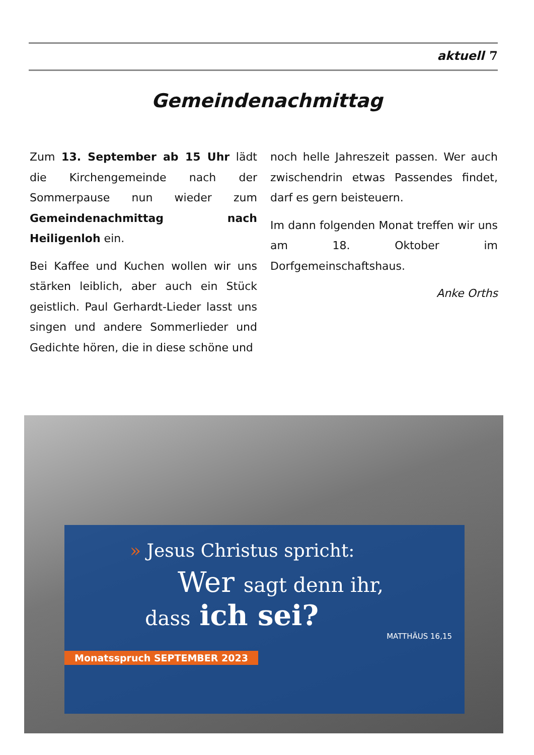aktuell 7
Gemeindenachmittag
Zum 13. September ab 15 Uhr lädt die Kirchengemeinde nach der Sommerpause nun wieder zum Gemeindenachmittag nach Heiligenloh ein.
Bei Kaffee und Kuchen wollen wir uns stärken leiblich, aber auch ein Stück geistlich. Paul Gerhardt-Lieder lasst uns singen und andere Sommerlieder und Gedichte hören, die in diese schöne und
noch helle Jahreszeit passen. Wer auch zwischendrin etwas Passendes findet, darf es gern beisteuern.
Im dann folgenden Monat treffen wir uns am 18. Oktober im Dorfgemeinschaftshaus.
Anke Orths
» Jesus Christus spricht:
Wer sagt denn ihr,
dass ich sei?
MATTHÄUS 16,15
Monatsspruch SEPTEMBER 2023